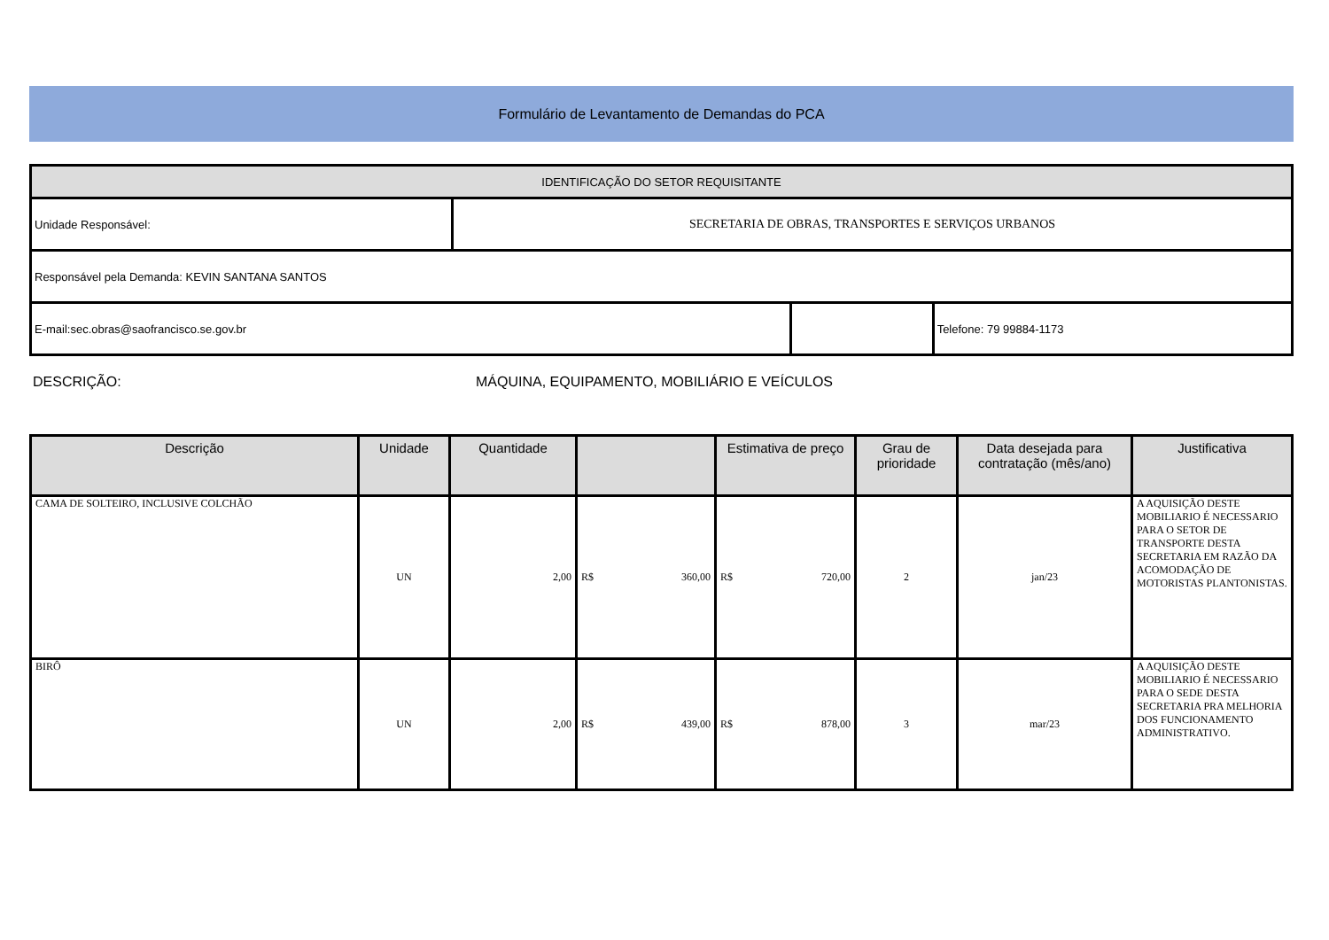Formulário de Levantamento de Demandas do PCA
| IDENTIFICAÇÃO DO SETOR REQUISITANTE | | | |
| Unidade Responsável: | SECRETARIA DE OBRAS, TRANSPORTES E SERVIÇOS URBANOS | | |
| Responsável pela Demanda: KEVIN SANTANA SANTOS | | | |
| E-mail:sec.obras@saofrancisco.se.gov.br | | | Telefone: 79 99884-1173 |
DESCRIÇÃO: MÁQUINA, EQUIPAMENTO, MOBILIÁRIO E VEÍCULOS
| Descrição | Unidade | Quantidade | | Estimativa de preço | Grau de prioridade | Data desejada para contratação (mês/ano) | Justificativa |
| --- | --- | --- | --- | --- | --- | --- | --- |
| CAMA DE SOLTEIRO, INCLUSIVE COLCHÃO | UN | 2,00 | R$ 360,00 | R$ 720,00 | 2 | jan/23 | A AQUISIÇÃO DESTE MOBILIARIO É NECESSARIO PARA O SETOR DE TRANSPORTE DESTA SECRETARIA EM RAZÃO DA ACOMODAÇÃO DE MOTORISTAS PLANTONISTAS. |
| BIRÔ | UN | 2,00 | R$ 439,00 | R$ 878,00 | 3 | mar/23 | A AQUISIÇÃO DESTE MOBILIARIO É NECESSARIO PARA O SEDE DESTA SECRETARIA PRA MELHORIA DOS FUNCIONAMENTO ADMINISTRATIVO. |